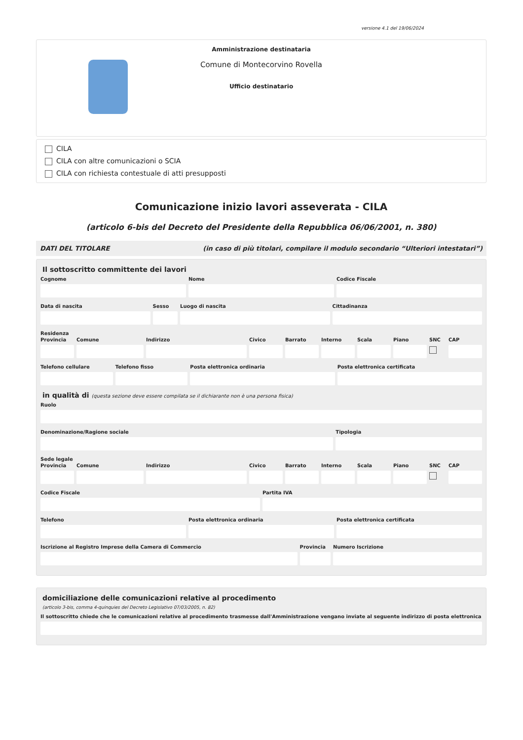versione 4.1 del 19/06/2024
Amministrazione destinataria
Comune di Montecorvino Rovella
Ufficio destinatario
CILA
CILA con altre comunicazioni o SCIA
CILA con richiesta contestuale di atti presupposti
Comunicazione inizio lavori asseverata - CILA
(articolo 6-bis del Decreto del Presidente della Repubblica 06/06/2001, n. 380)
DATI DEL TITOLARE (in caso di più titolari, compilare il modulo secondario “Ulteriori intestatari”)
Il sottoscritto committente dei lavori
Cognome Nome Codice Fiscale
Data di nascita Sesso Luogo di nascita Cittadinanza
Residenza
Provincia Comune Indirizzo Civico Barrato Interno Scala Piano SNC CAP
Telefono cellulare Telefono fisso Posta elettronica ordinaria Posta elettronica certificata
in qualità di (questa sezione deve essere compilata se il dichiarante non è una persona fisica)
Ruolo
Denominazione/Ragione sociale Tipologia
Sede legale
Provincia Comune Indirizzo Civico Barrato Interno Scala Piano SNC CAP
Codice Fiscale Partita IVA
Telefono Posta elettronica ordinaria Posta elettronica certificata
Iscrizione al Registro Imprese della Camera di Commercio
Provincia Numero Iscrizione
domiciliazione delle comunicazioni relative al procedimento
(articolo 3-bis, comma 4-quinquies del Decreto Legislativo 07/03/2005, n. 82)
Il sottoscritto chiede che le comunicazioni relative al procedimento trasmesse dall'Amministrazione vengano inviate al seguente indirizzo di posta elettronica